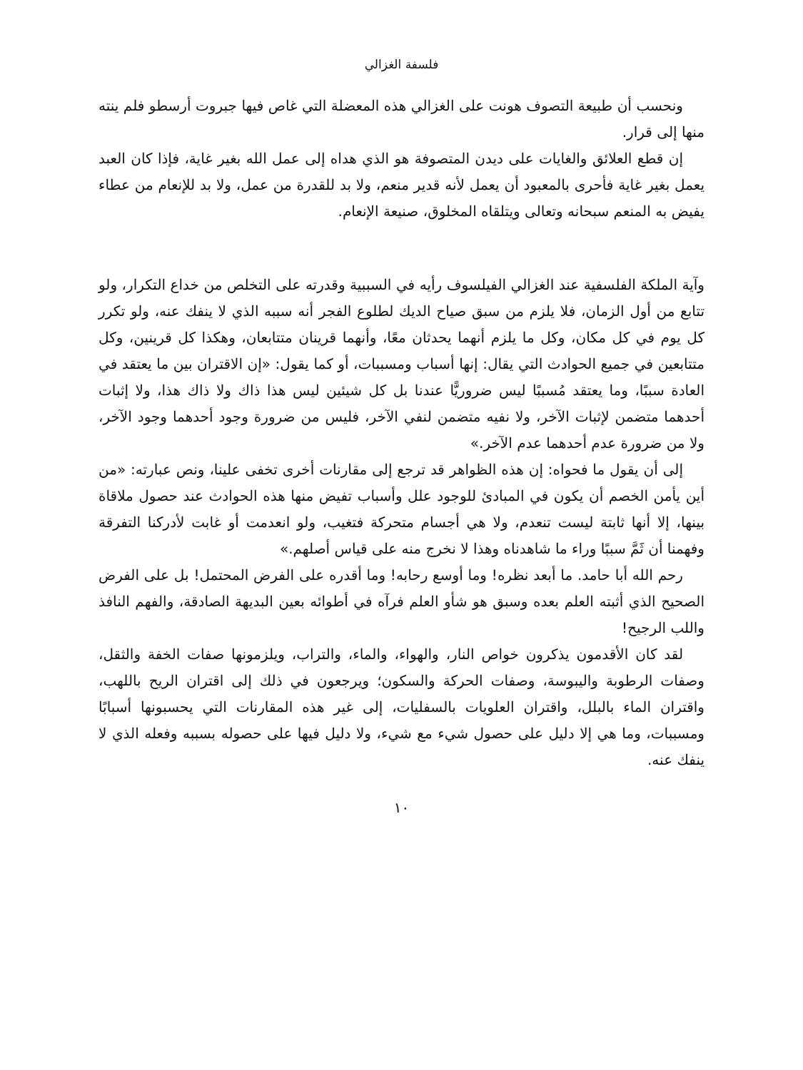فلسفة الغزالي
ونحسب أن طبيعة التصوف هونت على الغزالي هذه المعضلة التي غاص فيها جبروت أرسطو فلم ينته منها إلى قرار.
إن قطع العلائق والغايات على ديدن المتصوفة هو الذي هداه إلى عمل الله بغير غاية، فإذا كان العبد يعمل بغير غاية فأحرى بالمعبود أن يعمل لأنه قدير منعم، ولا بد للقدرة من عمل، ولا بد للإنعام من عطاء يفيض به المنعم سبحانه وتعالى ويتلقاه المخلوق، صنيعة الإنعام.
وآية الملكة الفلسفية عند الغزالي الفيلسوف رأيه في السببية وقدرته على التخلص من خداع التكرار، ولو تتابع من أول الزمان، فلا يلزم من سبق صياح الديك لطلوع الفجر أنه سببه الذي لا ينفك عنه، ولو تكرر كل يوم في كل مكان، وكل ما يلزم أنهما يحدثان معًا، وأنهما قرينان متتابعان، وهكذا كل قرينين، وكل متتابعين في جميع الحوادث التي يقال: إنها أسباب ومسببات، أو كما يقول: «إن الاقتران بين ما يعتقد في العادة سببًا، وما يعتقد مُسببًا ليس ضروريًّا عندنا بل كل شيئين ليس هذا ذاك ولا ذاك هذا، ولا إثبات أحدهما متضمن لإثبات الآخر، ولا نفيه متضمن لنفي الآخر، فليس من ضرورة وجود أحدهما وجود الآخر، ولا من ضرورة عدم أحدهما عدم الآخر.»
إلى أن يقول ما فحواه: إن هذه الظواهر قد ترجع إلى مقارنات أخرى تخفى علينا، ونص عبارته: «من أين يأمن الخصم أن يكون في المبادئ للوجود علل وأسباب تفيض منها هذه الحوادث عند حصول ملاقاة بينها، إلا أنها ثابتة ليست تنعدم، ولا هي أجسام متحركة فتغيب، ولو انعدمت أو غابت لأدركنا التفرقة وفهمنا أن ثَمَّ سببًا وراء ما شاهدناه وهذا لا نخرج منه على قياس أصلهم.»
رحم الله أبا حامد. ما أبعد نظره! وما أوسع رحابه! وما أقدره على الفرض المحتمل! بل على الفرض الصحيح الذي أثبته العلم بعده وسبق هو شأو العلم فرآه في أطوائه بعين البديهة الصادقة، والفهم النافذ واللب الرجيح!
لقد كان الأقدمون يذكرون خواص النار، والهواء، والماء، والتراب، ويلزمونها صفات الخفة والثقل، وصفات الرطوبة واليبوسة، وصفات الحركة والسكون؛ ويرجعون في ذلك إلى اقتران الريح باللهب، واقتران الماء بالبلل، واقتران العلويات بالسفليات، إلى غير هذه المقارنات التي يحسبونها أسبابًا ومسببات، وما هي إلا دليل على حصول شيء مع شيء، ولا دليل فيها على حصوله بسببه وفعله الذي لا ينفك عنه.
١٠